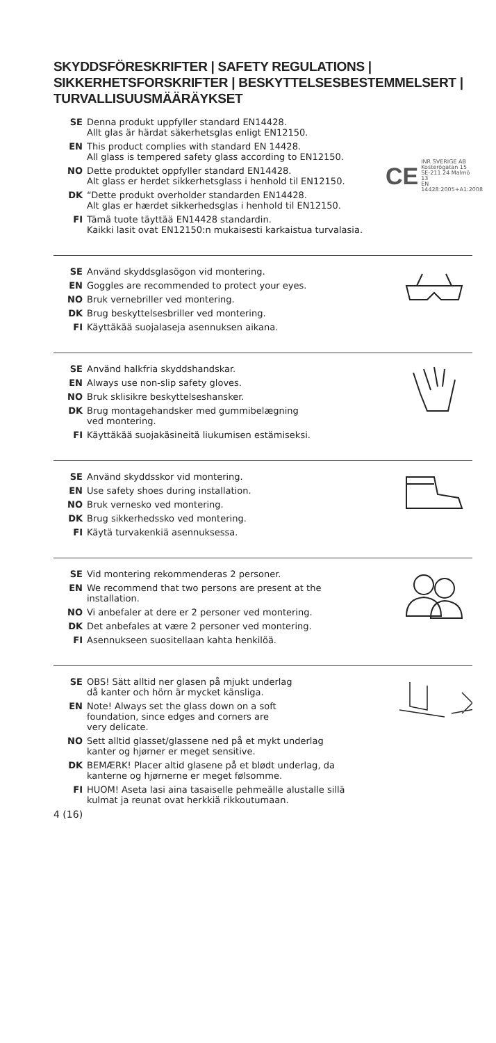SKYDDSFÖRESKRIFTER | SAFETY REGULATIONS | SIKKERHETSFORSKRIFTER | BESKYTTELSESBESTEMMELSERT | TURVALLISUUSMÄÄRÄYKSET
SE Denna produkt uppfyller standard EN14428.
Allt glas är härdat säkerhetsglas enligt EN12150.
EN This product complies with standard EN 14428.
All glass is tempered safety glass according to EN12150.
NO Dette produktet oppfyller standard EN14428.
Alt glass er herdet sikkerhetsglass i henhold til EN12150.
DK “Dette produkt overholder standarden EN14428.
Alt glas er hærdet sikkerhedsglas i henhold til EN12150.
FI Tämä tuote täyttää EN14428 standardin.
Kaikki lasit ovat EN12150:n mukaisesti karkaistua turvalasia.
CE INR SVERIGE AB
Kosterögatan 15
SE-211 24 Malmö
13
EN 14428:2005+A1:2008
SE Använd skyddsglasögon vid montering.
EN Goggles are recommended to protect your eyes.
NO Bruk vernebriller ved montering.
DK Brug beskyttelsesbriller ved montering.
FI Käyttäkää suojalaseja asennuksen aikana.
SE Använd halkfria skyddshandskar.
EN Always use non-slip safety gloves.
NO Bruk sklisikre beskyttelseshansker.
DK Brug montagehandsker med gummibelægning
ved montering.
FI Käyttäkää suojakäsineitä liukumisen estämiseksi.
SE Använd skyddsskor vid montering.
EN Use safety shoes during installation.
NO Bruk vernesko ved montering.
DK Brug sikkerhedssko ved montering.
FI Käytä turvakenkiä asennuksessa.
SE Vid montering rekommenderas 2 personer.
EN We recommend that two persons are present at the
installation.
NO Vi anbefaler at dere er 2 personer ved montering.
DK Det anbefales at være 2 personer ved montering.
FI Asennukseen suositellaan kahta henkilöä.
SE OBS! Sätt alltid ner glasen på mjukt underlag
då kanter och hörn är mycket känsliga.
EN Note! Always set the glass down on a soft
foundation, since edges and corners are
very delicate.
NO Sett alltid glasset/glassene ned på et mykt underlag
kanter og hjørner er meget sensitive.
DK BEMÆRK! Placer altid glasene på et blødt underlag, da
kanterne og hjørnerne er meget følsomme.
FI HUOM! Aseta lasi aina tasaiselle pehmeälle alustalle sillä
kulmat ja reunat ovat herkkiä rikkoutumaan.
4 (16)